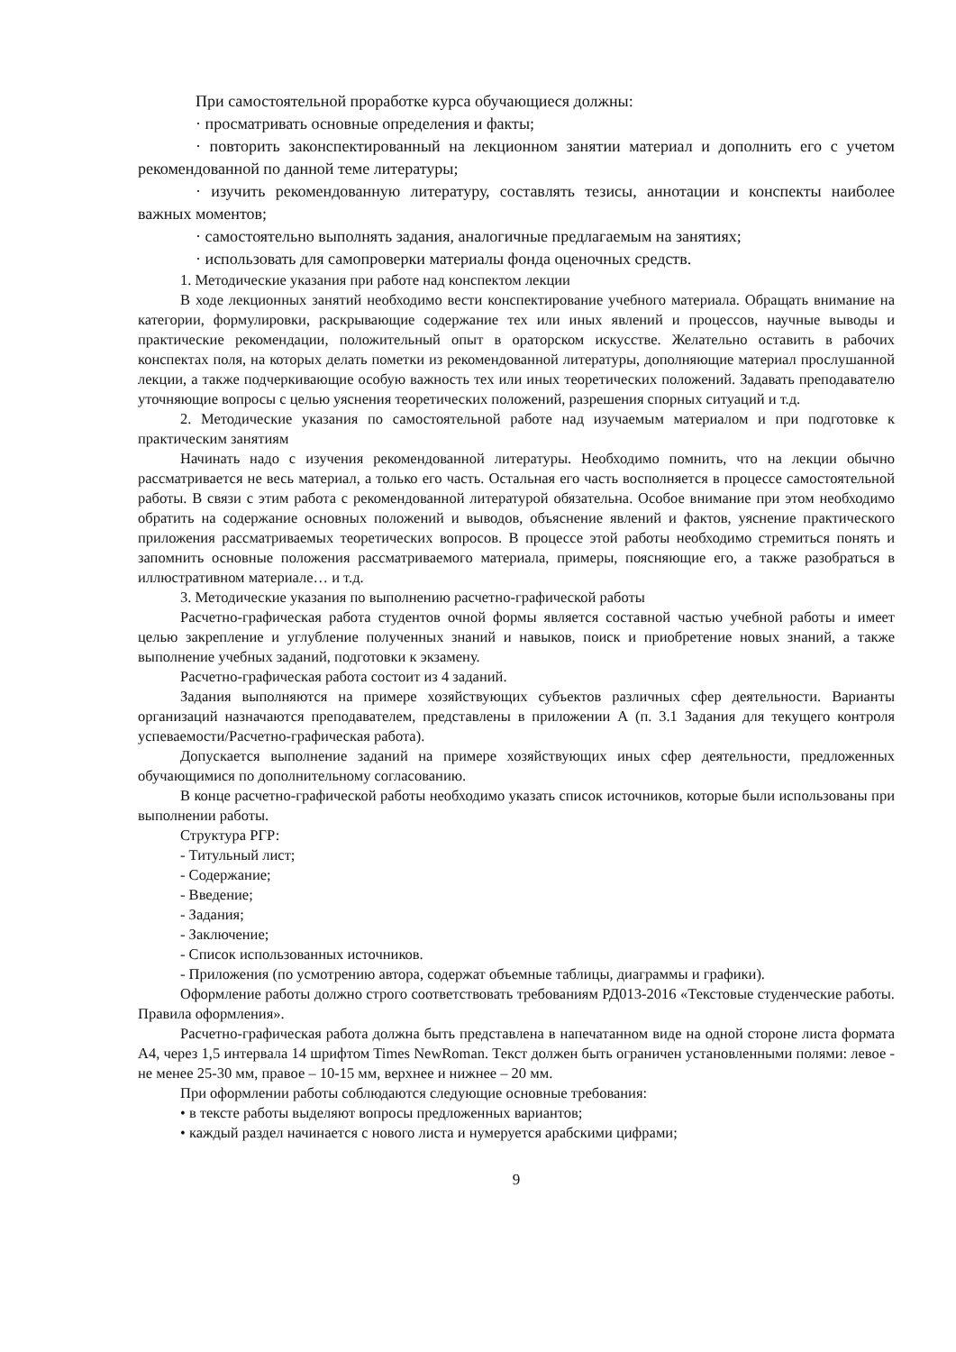При самостоятельной проработке курса обучающиеся должны:
· просматривать основные определения и факты;
· повторить законспектированный на лекционном занятии материал и дополнить его с учетом рекомендованной по данной теме литературы;
· изучить рекомендованную литературу, составлять тезисы, аннотации и конспекты наиболее важных моментов;
· самостоятельно выполнять задания, аналогичные предлагаемым на занятиях;
· использовать для самопроверки материалы фонда оценочных средств.
1. Методические указания при работе над конспектом лекции
В ходе лекционных занятий необходимо вести конспектирование учебного материала. Обращать внимание на категории, формулировки, раскрывающие содержание тех или иных явлений и процессов, научные выводы и практические рекомендации, положительный опыт в ораторском искусстве. Желательно оставить в рабочих конспектах поля, на которых делать пометки из рекомендованной литературы, дополняющие материал прослушанной лекции, а также подчеркивающие особую важность тех или иных теоретических положений. Задавать преподавателю уточняющие вопросы с целью уяснения теоретических положений, разрешения спорных ситуаций и т.д.
2. Методические указания по самостоятельной работе над изучаемым материалом и при подготовке к практическим занятиям
Начинать надо с изучения рекомендованной литературы. Необходимо помнить, что на лекции обычно рассматривается не весь материал, а только его часть. Остальная его часть восполняется в процессе самостоятельной работы. В связи с этим работа с рекомендованной литературой обязательна. Особое внимание при этом необходимо обратить на содержание основных положений и выводов, объяснение явлений и фактов, уяснение практического приложения рассматриваемых теоретических вопросов. В процессе этой работы необходимо стремиться понять и запомнить основные положения рассматриваемого материала, примеры, поясняющие его, а также разобраться в иллюстративном материале… и т.д.
3. Методические указания по выполнению расчетно-графической работы
Расчетно-графическая работа студентов очной формы является составной частью учебной работы и имеет целью закрепление и углубление полученных знаний и навыков, поиск и приобретение новых знаний, а также выполнение учебных заданий, подготовки к экзамену.
Расчетно-графическая работа состоит из 4 заданий.
Задания выполняются на примере хозяйствующих субъектов различных сфер деятельности. Варианты организаций назначаются преподавателем, представлены в приложении А (п. 3.1 Задания для текущего контроля успеваемости/Расчетно-графическая работа).
Допускается выполнение заданий на примере хозяйствующих иных сфер деятельности, предложенных обучающимися по дополнительному согласованию.
В конце расчетно-графической работы необходимо указать список источников, которые были использованы при выполнении работы.
Структура РГР:
- Титульный лист;
- Содержание;
- Введение;
- Задания;
- Заключение;
- Список использованных источников.
- Приложения (по усмотрению автора, содержат объемные таблицы, диаграммы и графики).
Оформление работы должно строго соответствовать требованиям РД013-2016 «Текстовые студенческие работы. Правила оформления».
Расчетно-графическая работа должна быть представлена в напечатанном виде на одной стороне листа формата А4, через 1,5 интервала 14 шрифтом Times NewRoman. Текст должен быть ограничен установленными полями: левое - не менее 25-30 мм, правое – 10-15 мм, верхнее и нижнее – 20 мм.
При оформлении работы соблюдаются следующие основные требования:
• в тексте работы выделяют вопросы предложенных вариантов;
• каждый раздел начинается с нового листа и нумеруется арабскими цифрами;
9